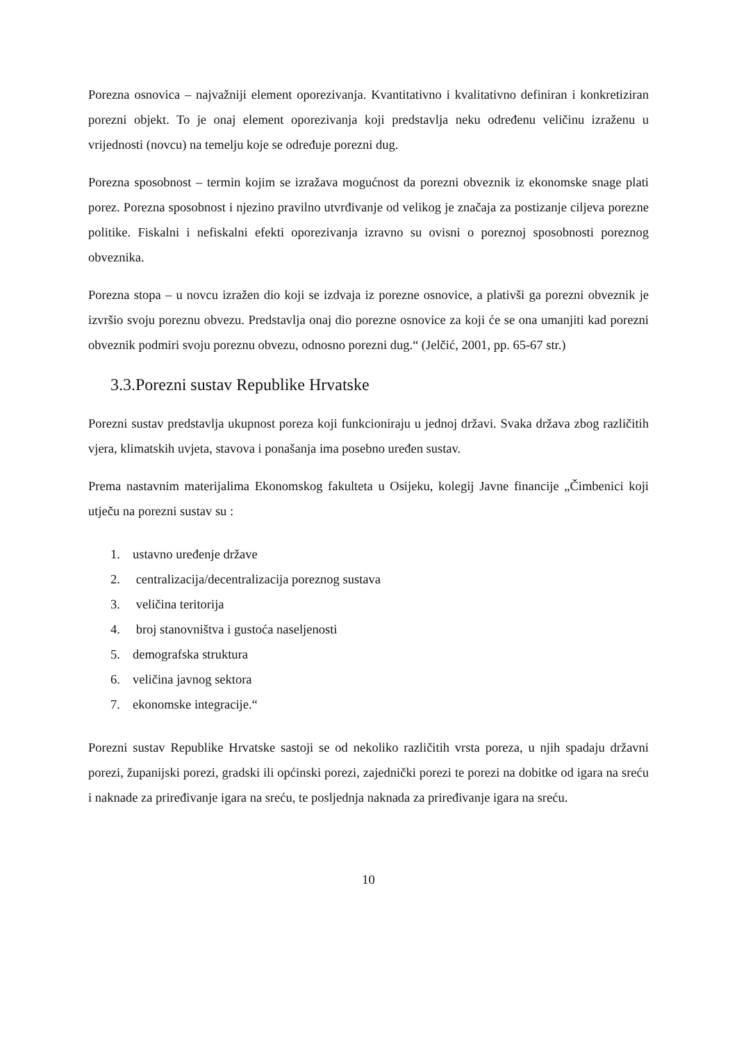Porezna osnovica – najvažniji element oporezivanja. Kvantitativno i kvalitativno definiran i konkretiziran porezni objekt. To je onaj element oporezivanja koji predstavlja neku određenu veličinu izraženu u vrijednosti (novcu) na temelju koje se određuje porezni dug.
Porezna sposobnost – termin kojim se izražava mogućnost da porezni obveznik iz ekonomske snage plati porez. Porezna sposobnost i njezino pravilno utvrđivanje od velikog je značaja za postizanje ciljeva porezne politike. Fiskalni i nefiskalni efekti oporezivanja izravno su ovisni o poreznoj sposobnosti poreznog obveznika.
Porezna stopa – u novcu izražen dio koji se izdvaja iz porezne osnovice, a plativši ga porezni obveznik je izvršio svoju poreznu obvezu. Predstavlja onaj dio porezne osnovice za koji će se ona umanjiti kad porezni obveznik podmiri svoju poreznu obvezu, odnosno porezni dug.“ (Jelčić, 2001, pp. 65-67 str.)
3.3.Porezni sustav Republike Hrvatske
Porezni sustav predstavlja ukupnost poreza koji funkcioniraju u jednoj državi. Svaka država zbog različitih vjera, klimatskih uvjeta, stavova i ponašanja ima posebno uređen sustav.
Prema nastavnim materijalima Ekonomskog fakulteta u Osijeku, kolegij Javne financije „Čimbenici koji utječu na porezni sustav su :
1. ustavno uređenje države
2. centralizacija/decentralizacija poreznog sustava
3. veličina teritorija
4. broj stanovništva i gustoća naseljenosti
5. demografska struktura
6. veličina javnog sektora
7. ekonomske integracije.“
Porezni sustav Republike Hrvatske sastoji se od nekoliko različitih vrsta poreza, u njih spadaju državni porezi, županijski porezi, gradski ili općinski porezi, zajednički porezi te porezi na dobitke od igara na sreću i naknade za priređivanje igara na sreću, te posljednja naknada za priređivanje igara na sreću.
10